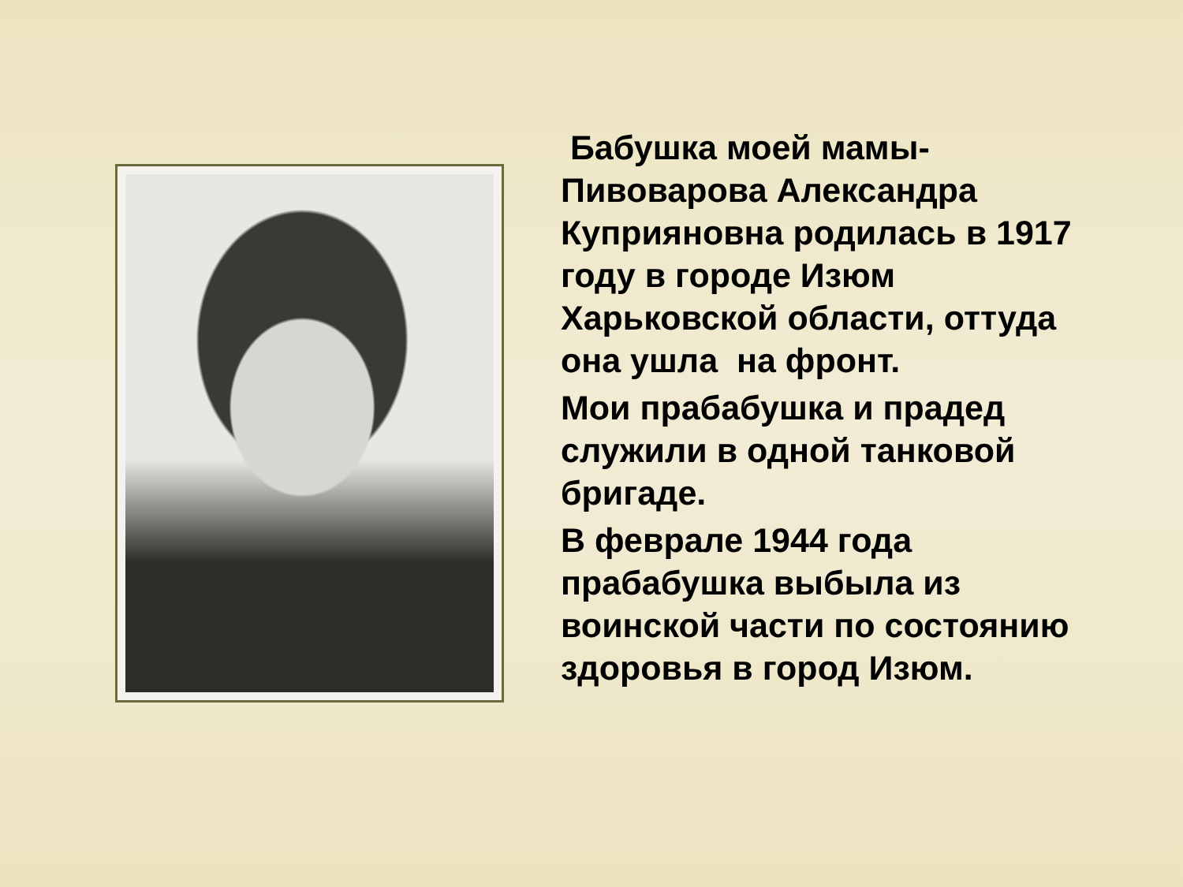Бабушка моей мамы- Пивоварова Александра Куприяновна родилась в 1917 году в городе Изюм Харьковской области, оттуда она ушла на фронт.
Мои прабабушка и прадед служили в одной танковой бригаде.
В феврале 1944 года прабабушка выбыла из воинской части по состоянию здоровья в город Изюм.